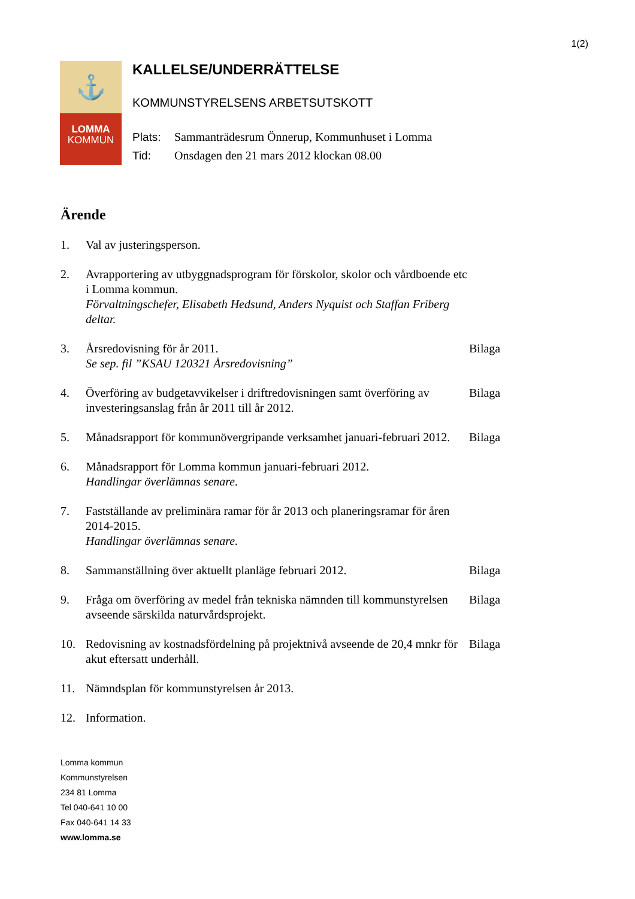1(2)
⚓
LOMMA
KOMMUN
KALLELSE/UNDERRÄTTELSE
KOMMUNSTYRELSENS ARBETSUTSKOTT
Plats: Sammanträdesrum Önnerup, Kommunhuset i Lomma
Tid: Onsdagen den 21 mars 2012 klockan 08.00
Ärende
1. Val av justeringsperson.
2. Avrapportering av utbyggnadsprogram för förskolor, skolor och vårdboende etc i Lomma kommun.
Förvaltningschefer, Elisabeth Hedsund, Anders Nyquist och Staffan Friberg deltar.
3. Årsredovisning för år 2011.
Se sep. fil ”KSAU 120321 Årsredovisning”
Bilaga
4. Överföring av budgetavvikelser i driftredovisningen samt överföring av investeringsanslag från år 2011 till år 2012.
Bilaga
5. Månadsrapport för kommunövergripande verksamhet januari-februari 2012.
Bilaga
6. Månadsrapport för Lomma kommun januari-februari 2012.
Handlingar överlämnas senare.
7. Fastställande av preliminära ramar för år 2013 och planeringsramar för åren 2014-2015.
Handlingar överlämnas senare.
8. Sammanställning över aktuellt planläge februari 2012. Bilaga
9. Fråga om överföring av medel från tekniska nämnden till kommunstyrelsen avseende särskilda naturvårdsprojekt.
Bilaga
10. Redovisning av kostnadsfördelning på projektnivå avseende de 20,4 mnkr för akut eftersatt underhåll.
Bilaga
11. Nämndsplan för kommunstyrelsen år 2013.
12. Information.
Lomma kommun
Kommunstyrelsen
234 81 Lomma
Tel 040-641 10 00
Fax 040-641 14 33
www.lomma.se